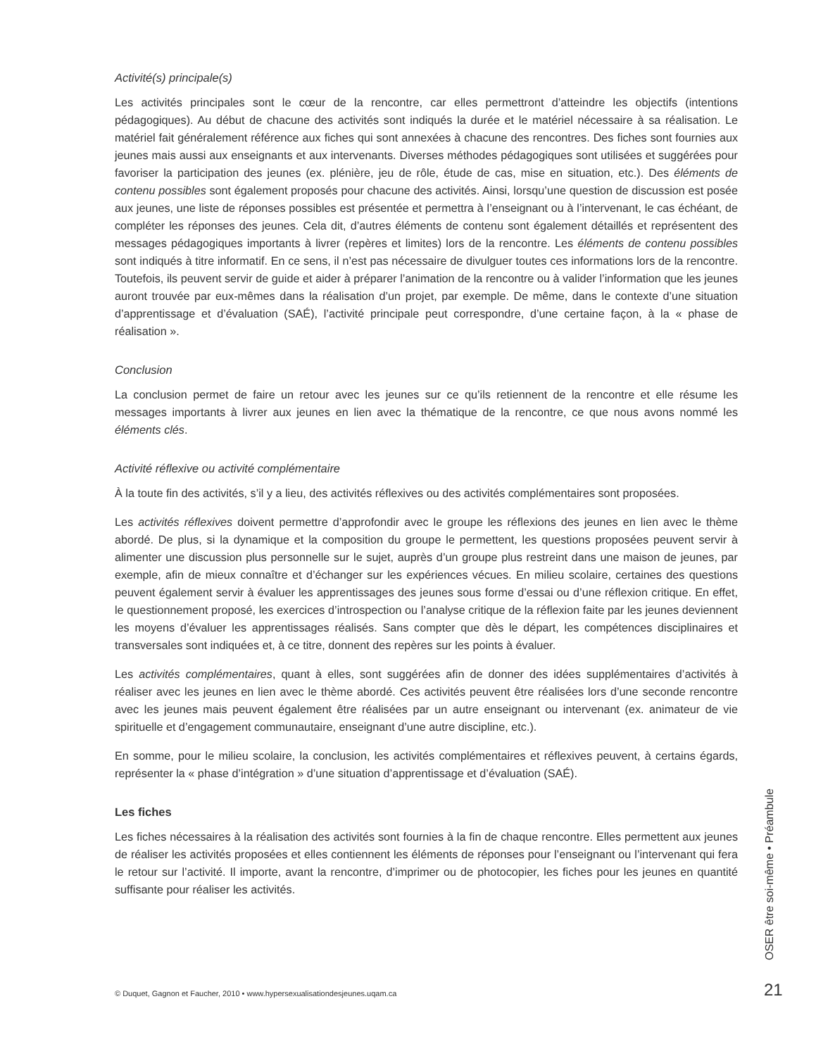Activité(s) principale(s)
Les activités principales sont le cœur de la rencontre, car elles permettront d’atteindre les objectifs (intentions pédagogiques). Au début de chacune des activités sont indiqués la durée et le matériel nécessaire à sa réalisation. Le matériel fait généralement référence aux fiches qui sont annexées à chacune des rencontres. Des fiches sont fournies aux jeunes mais aussi aux enseignants et aux intervenants. Diverses méthodes pédagogiques sont utilisées et suggérées pour favoriser la participation des jeunes (ex. plénière, jeu de rôle, étude de cas, mise en situation, etc.). Des éléments de contenu possibles sont également proposés pour chacune des activités. Ainsi, lorsqu’une question de discussion est posée aux jeunes, une liste de réponses possibles est présentée et permettra à l’enseignant ou à l’intervenant, le cas échéant, de compléter les réponses des jeunes. Cela dit, d’autres éléments de contenu sont également détaillés et représentent des messages pédagogiques importants à livrer (repères et limites) lors de la rencontre. Les éléments de contenu possibles sont indiqués à titre informatif. En ce sens, il n’est pas nécessaire de divulguer toutes ces informations lors de la rencontre. Toutefois, ils peuvent servir de guide et aider à préparer l’animation de la rencontre ou à valider l’information que les jeunes auront trouvée par eux-mêmes dans la réalisation d’un projet, par exemple. De même, dans le contexte d’une situation d’apprentissage et d’évaluation (SAÉ), l’activité principale peut correspondre, d’une certaine façon, à la « phase de réalisation ».
Conclusion
La conclusion permet de faire un retour avec les jeunes sur ce qu’ils retiennent de la rencontre et elle résume les messages importants à livrer aux jeunes en lien avec la thématique de la rencontre, ce que nous avons nommé les éléments clés.
Activité réflexive ou activité complémentaire
À la toute fin des activités, s’il y a lieu, des activités réflexives ou des activités complémentaires sont proposées.
Les activités réflexives doivent permettre d’approfondir avec le groupe les réflexions des jeunes en lien avec le thème abordé. De plus, si la dynamique et la composition du groupe le permettent, les questions proposées peuvent servir à alimenter une discussion plus personnelle sur le sujet, auprès d’un groupe plus restreint dans une maison de jeunes, par exemple, afin de mieux connaître et d’échanger sur les expériences vécues. En milieu scolaire, certaines des questions peuvent également servir à évaluer les apprentissages des jeunes sous forme d’essai ou d’une réflexion critique. En effet, le questionnement proposé, les exercices d’introspection ou l’analyse critique de la réflexion faite par les jeunes deviennent les moyens d’évaluer les apprentissages réalisés. Sans compter que dès le départ, les compétences disciplinaires et transversales sont indiquées et, à ce titre, donnent des repères sur les points à évaluer.
Les activités complémentaires, quant à elles, sont suggérées afin de donner des idées supplémentaires d’activités à réaliser avec les jeunes en lien avec le thème abordé. Ces activités peuvent être réalisées lors d’une seconde rencontre avec les jeunes mais peuvent également être réalisées par un autre enseignant ou intervenant (ex. animateur de vie spirituelle et d’engagement communautaire, enseignant d’une autre discipline, etc.).
En somme, pour le milieu scolaire, la conclusion, les activités complémentaires et réflexives peuvent, à certains égards, représenter la « phase d’intégration » d’une situation d’apprentissage et d’évaluation (SAÉ).
Les fiches
Les fiches nécessaires à la réalisation des activités sont fournies à la fin de chaque rencontre. Elles permettent aux jeunes de réaliser les activités proposées et elles contiennent les éléments de réponses pour l’enseignant ou l’intervenant qui fera le retour sur l’activité. Il importe, avant la rencontre, d’imprimer ou de photocopier, les fiches pour les jeunes en quantité suffisante pour réaliser les activités.
OSER être soi-même • Préambule
© Duquet, Gagnon et Faucher, 2010 • www.hypersexualisationdesjeunes.uqam.ca
21